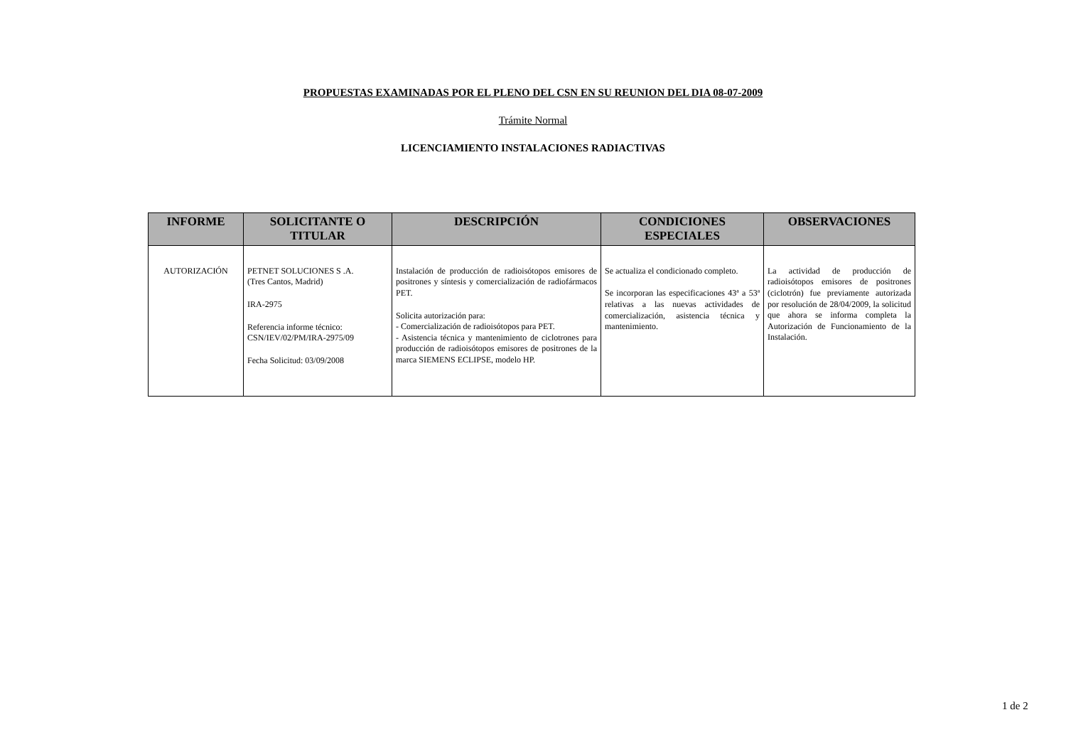PROPUESTAS EXAMINADAS POR EL PLENO DEL CSN EN SU REUNION DEL DIA 08-07-2009
Trámite Normal
LICENCIAMIENTO INSTALACIONES RADIACTIVAS
| INFORME | SOLICITANTE O TITULAR | DESCRIPCIÓN | CONDICIONES ESPECIALES | OBSERVACIONES |
| --- | --- | --- | --- | --- |
| AUTORIZACIÓN | PETNET SOLUCIONES S .A. (Tres Cantos, Madrid) IRA-2975 Referencia informe técnico: CSN/IEV/02/PM/IRA-2975/09 Fecha Solicitud: 03/09/2008 | Instalación de producción de radioisótopos emisores de positrones y síntesis y comercialización de radiofármacos PET. Solicita autorización para: - Comercialización de radioisótopos para PET. - Asistencia técnica y mantenimiento de ciclotrones para producción de radioisótopos emisores de positrones de la marca SIEMENS ECLIPSE, modelo HP. | Se actualiza el condicionado completo. Se incorporan las especificaciones 43ª a 53ª relativas a las nuevas actividades de comercialización, asistencia técnica y mantenimiento. | La actividad de producción de radioisótopos emisores de positrones (ciclotrón) fue previamente autorizada por resolución de 28/04/2009, la solicitud que ahora se informa completa la Autorización de Funcionamiento de la Instalación. |
1 de 2